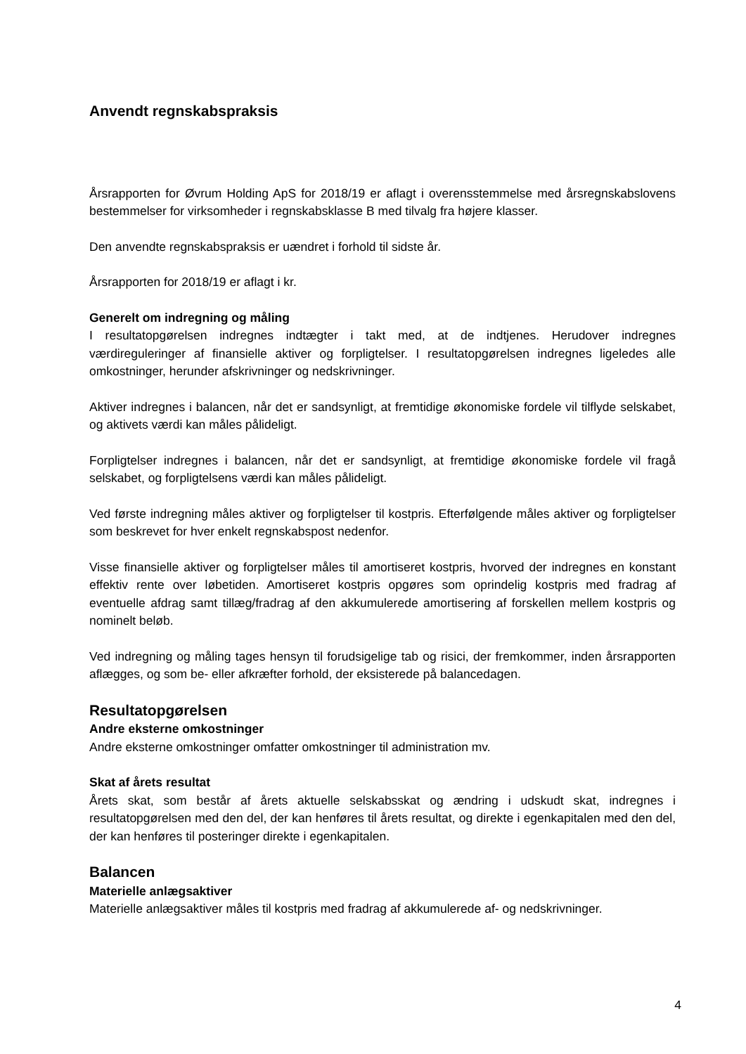Anvendt regnskabspraksis
Årsrapporten for Øvrum Holding ApS for 2018/19 er aflagt i overensstemmelse med årsregnskabslovens bestemmelser for virksomheder i regnskabsklasse B med tilvalg fra højere klasser.
Den anvendte regnskabspraksis er uændret i forhold til sidste år.
Årsrapporten for 2018/19 er aflagt i kr.
Generelt om indregning og måling
I resultatopgørelsen indregnes indtægter i takt med, at de indtjenes. Herudover indregnes værdireguleringer af finansielle aktiver og forpligtelser. I resultatopgørelsen indregnes ligeledes alle omkostninger, herunder afskrivninger og nedskrivninger.
Aktiver indregnes i balancen, når det er sandsynligt, at fremtidige økonomiske fordele vil tilflyde selskabet, og aktivets værdi kan måles pålideligt.
Forpligtelser indregnes i balancen, når det er sandsynligt, at fremtidige økonomiske fordele vil fragå selskabet, og forpligtelsens værdi kan måles pålideligt.
Ved første indregning måles aktiver og forpligtelser til kostpris. Efterfølgende måles aktiver og forpligtelser som beskrevet for hver enkelt regnskabspost nedenfor.
Visse finansielle aktiver og forpligtelser måles til amortiseret kostpris, hvorved der indregnes en konstant effektiv rente over løbetiden. Amortiseret kostpris opgøres som oprindelig kostpris med fradrag af eventuelle afdrag samt tillæg/fradrag af den akkumulerede amortisering af forskellen mellem kostpris og nominelt beløb.
Ved indregning og måling tages hensyn til forudsigelige tab og risici, der fremkommer, inden årsrapporten aflægges, og som be- eller afkræfter forhold, der eksisterede på balancedagen.
Resultatopgørelsen
Andre eksterne omkostninger
Andre eksterne omkostninger omfatter omkostninger til administration mv.
Skat af årets resultat
Årets skat, som består af årets aktuelle selskabsskat og ændring i udskudt skat, indregnes i resultatopgørelsen med den del, der kan henføres til årets resultat, og direkte i egenkapitalen med den del, der kan henføres til posteringer direkte i egenkapitalen.
Balancen
Materielle anlægsaktiver
Materielle anlægsaktiver måles til kostpris med fradrag af akkumulerede af- og nedskrivninger.
4